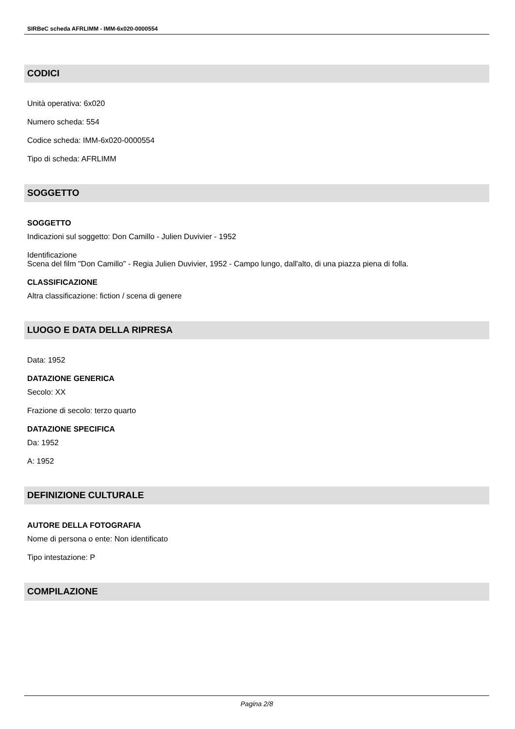SIRBeC scheda AFRLIMM - IMM-6x020-0000554
CODICI
Unità operativa: 6x020
Numero scheda: 554
Codice scheda: IMM-6x020-0000554
Tipo di scheda: AFRLIMM
SOGGETTO
SOGGETTO
Indicazioni sul soggetto: Don Camillo - Julien Duvivier - 1952
Identificazione
Scena del film "Don Camillo" - Regia Julien Duvivier, 1952 - Campo lungo, dall'alto, di una piazza piena di folla.
CLASSIFICAZIONE
Altra classificazione: fiction / scena di genere
LUOGO E DATA DELLA RIPRESA
Data: 1952
DATAZIONE GENERICA
Secolo: XX
Frazione di secolo: terzo quarto
DATAZIONE SPECIFICA
Da: 1952
A: 1952
DEFINIZIONE CULTURALE
AUTORE DELLA FOTOGRAFIA
Nome di persona o ente: Non identificato
Tipo intestazione: P
COMPILAZIONE
Pagina 2/8